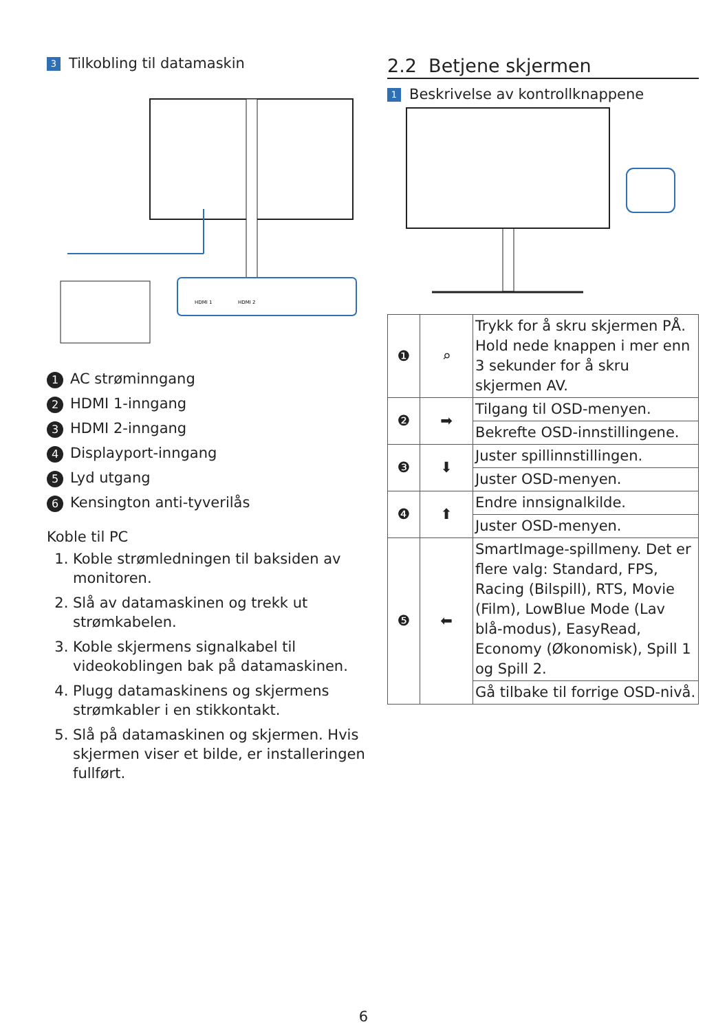3 Tilkobling til datamaskin
HDMI 1
HDMI 2
1 AC strøminngang
2 HDMI 1-inngang
3 HDMI 2-inngang
4 Displayport-inngang
5 Lyd utgang
6 Kensington anti-tyverilås
Koble til PC
1. Koble strømledningen til baksiden av monitoren.
2. Slå av datamaskinen og trekk ut strømkabelen.
3. Koble skjermens signalkabel til videokoblingen bak på datamaskinen.
4. Plugg datamaskinens og skjermens strømkabler i en stikkontakt.
5. Slå på datamaskinen og skjermen. Hvis skjermen viser et bilde, er installeringen fullført.
2.2 Betjene skjermen
1 Beskrivelse av kontrollknappene
| ❶ | ⌕ | Trykk for å skru skjermen PÅ. Hold nede knappen i mer enn 3 sekunder for å skru skjermen AV. |
| ❷ | ➡ | Tilgang til OSD-menyen. |
| | | Bekrefte OSD-innstillingene. |
| ❸ | ⬇ | Juster spillinnstillingen. |
| | | Juster OSD-menyen. |
| ❹ | ⬆ | Endre innsignalkilde. |
| | | Juster OSD-menyen. |
| ❺ | ⬅ | SmartImage-spillmeny. Det er flere valg: Standard, FPS, Racing (Bilspill), RTS, Movie (Film), LowBlue Mode (Lav blå-modus), EasyRead, Economy (Økonomisk), Spill 1 og Spill 2. |
| | | Gå tilbake til forrige OSD-nivå. |
6